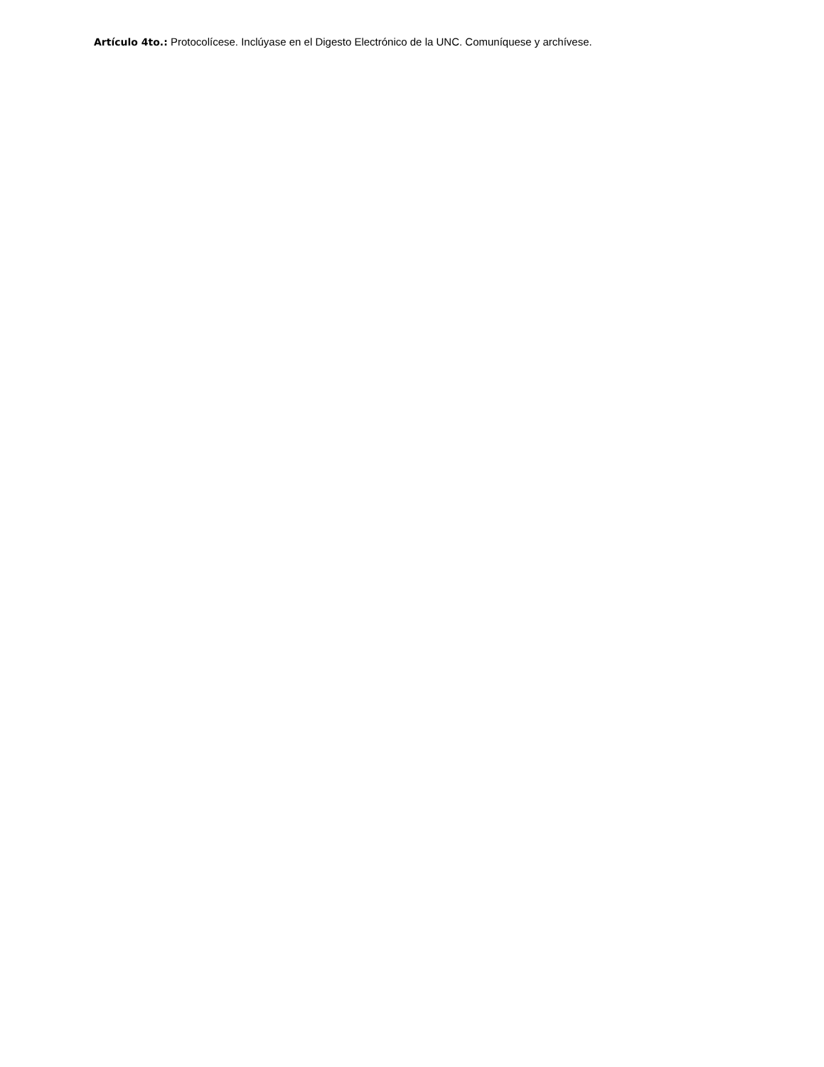Artículo 4to.: Protocolícese. Inclúyase en el Digesto Electrónico de la UNC. Comuníquese y archívese.